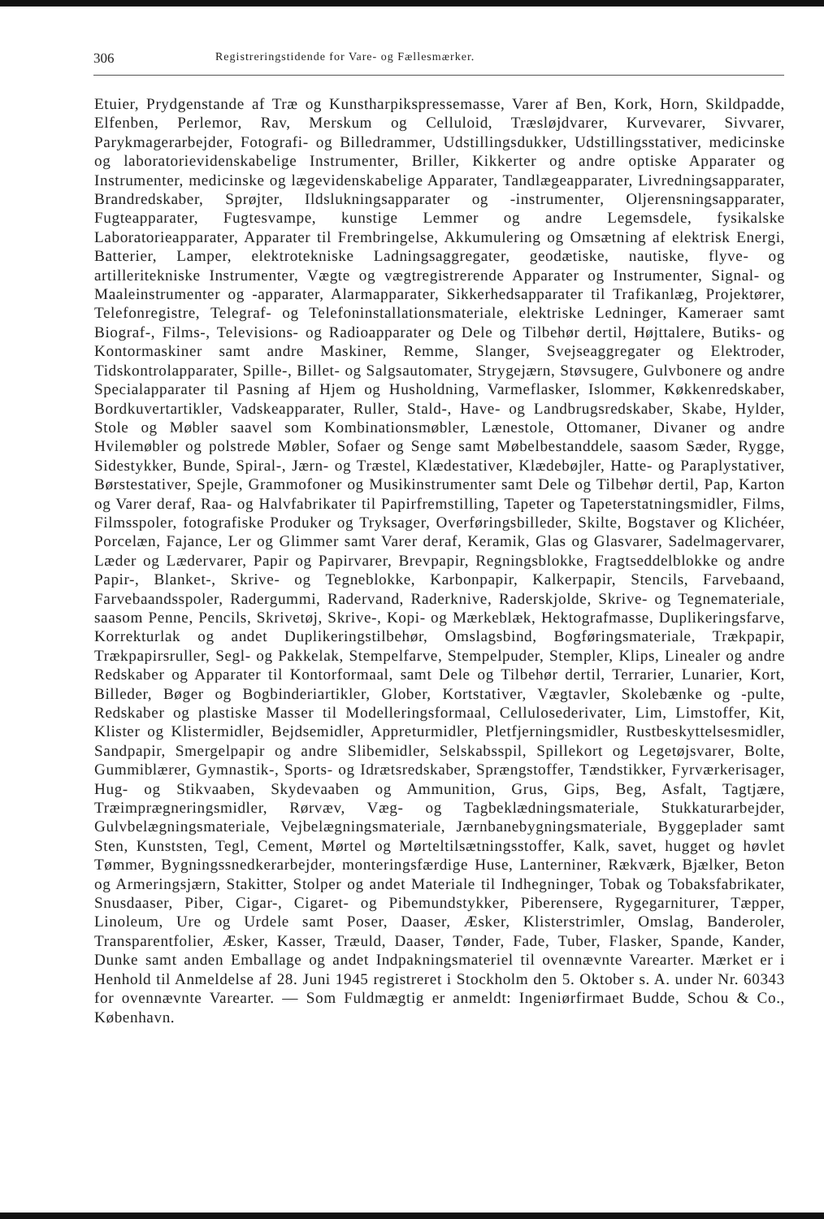306 Registreringstidende for Vare- og Fællesmærker.
Etuier, Prydgenstande af Træ og Kunstharpikspressemasse, Varer af Ben, Kork, Horn, Skildpadde, Elfenben, Perlemor, Rav, Merskum og Celluloid, Træsløjdvarer, Kurvevarer, Sivvarer, Parykmagerarbejder, Fotografi- og Billedrammer, Udstillingsdukker, Udstillingsstativer, medicinske og laboratorievidenskabelige Instrumenter, Briller, Kikkerter og andre optiske Apparater og Instrumenter, medicinske og lægevidenskabelige Apparater, Tandlægeapparater, Livredningsapparater, Brandredskaber, Sprøjter, Ildslukningsapparater og -instrumenter, Oljerensningsapparater, Fugteapparater, Fugtesvampe, kunstige Lemmer og andre Legemsdele, fysikalske Laboratorieapparater, Apparater til Frembringelse, Akkumulering og Omsætning af elektrisk Energi, Batterier, Lamper, elektrotekniske Ladningsaggregater, geodætiske, nautiske, flyve- og artilleritekniske Instrumenter, Vægte og vægtregistrerende Apparater og Instrumenter, Signal- og Maaleinstrumenter og -apparater, Alarmapparater, Sikkerhedsapparater til Trafikanlæg, Projektører, Telefonregistre, Telegraf- og Telefoninstallationsmateriale, elektriske Ledninger, Kameraer samt Biograf-, Films-, Televisions- og Radioapparater og Dele og Tilbehør dertil, Højttalere, Butiks- og Kontormaskiner samt andre Maskiner, Remme, Slanger, Svejseaggregater og Elektroder, Tidskontrolapparater, Spille-, Billet- og Salgsautomater, Strygejærn, Støvsugere, Gulvbonere og andre Specialapparater til Pasning af Hjem og Husholdning, Varmeflasker, Islommer, Køkkenredskaber, Bordkuvertartikler, Vadskeapparater, Ruller, Stald-, Have- og Landbrugsredskaber, Skabe, Hylder, Stole og Møbler saavel som Kombinationsmøbler, Lænestole, Ottomaner, Divaner og andre Hvilemøbler og polstrede Møbler, Sofaer og Senge samt Møbelbestanddele, saasom Sæder, Rygge, Sidestykker, Bunde, Spiral-, Jærn- og Træstel, Klædestativer, Klædebøjler, Hatte- og Paraplystativer, Børstestativer, Spejle, Grammofoner og Musikinstrumenter samt Dele og Tilbehør dertil, Pap, Karton og Varer deraf, Raa- og Halvfabrikater til Papirfremstilling, Tapeter og Tapeterstatningsmidler, Films, Filmsspoler, fotografiske Produker og Tryksager, Overføringsbilleder, Skilte, Bogstaver og Klichéer, Porcelæn, Fajance, Ler og Glimmer samt Varer deraf, Keramik, Glas og Glasvarer, Sadelmagervarer, Læder og Lædervarer, Papir og Papirvarer, Brevpapir, Regningsblokke, Fragtseddelblokke og andre Papir-, Blanket-, Skrive- og Tegneblokke, Karbonpapir, Kalkerpapir, Stencils, Farvebaand, Farvebaandsspoler, Radergummi, Radervand, Raderknive, Raderskjolde, Skrive- og Tegnemateriale, saasom Penne, Pencils, Skrivetøj, Skrive-, Kopi- og Mærkeblæk, Hektografmasse, Duplikeringsfarve, Korrekturlak og andet Duplikeringstilbehør, Omslagsbind, Bogføringsmateriale, Trækpapir, Trækpapirsruller, Segl- og Pakkelak, Stempelfarve, Stempelpuder, Stempler, Klips, Linealer og andre Redskaber og Apparater til Kontorformaal, samt Dele og Tilbehør dertil, Terrarier, Lunarier, Kort, Billeder, Bøger og Bogbinderiartikler, Glober, Kortstativer, Vægtavler, Skolebænke og -pulte, Redskaber og plastiske Masser til Modelleringsformaal, Cellulosederivater, Lim, Limstoffer, Kit, Klister og Klistermidler, Bejdsemidler, Appreturmidler, Pletfjerningsmidler, Rustbeskyttelsesmidler, Sandpapir, Smergelpapir og andre Slibemidler, Selskabsspil, Spillekort og Legetøjsvarer, Bolte, Gummiblærer, Gymnastik-, Sports- og Idrætsredskaber, Sprængstoffer, Tændstikker, Fyrværkerisager, Hug- og Stikvaaben, Skydevaaben og Ammunition, Grus, Gips, Beg, Asfalt, Tagtjære, Træimprægneringsmidler, Rørvæv, Væg- og Tagbeklædningsmateriale, Stukkaturarbejder, Gulvbelægningsmateriale, Vejbelægningsmateriale, Jærnbanebygningsmateriale, Byggeplader samt Sten, Kunststen, Tegl, Cement, Mørtel og Mørteltilsætningsstoffer, Kalk, savet, hugget og høvlet Tømmer, Bygningssnedkerarbejder, monteringsfærdige Huse, Lanterniner, Rækværk, Bjælker, Beton og Armeringsjærn, Stakitter, Stolper og andet Materiale til Indhegninger, Tobak og Tobaksfabrikater, Snusdaaser, Piber, Cigar-, Cigaret- og Pibemundstykker, Piberensere, Rygegarniturer, Tæpper, Linoleum, Ure og Urdele samt Poser, Daaser, Æsker, Klisterstrimler, Omslag, Banderoler, Transparentfolier, Æsker, Kasser, Træuld, Daaser, Tønder, Fade, Tuber, Flasker, Spande, Kander, Dunke samt anden Emballage og andet Indpakningsmateriel til ovennævnte Varearter. Mærket er i Henhold til Anmeldelse af 28. Juni 1945 registreret i Stockholm den 5. Oktober s. A. under Nr. 60343 for ovennævnte Varearter. — Som Fuldmægtig er anmeldt: Ingeniørfirmaet Budde, Schou & Co., København.